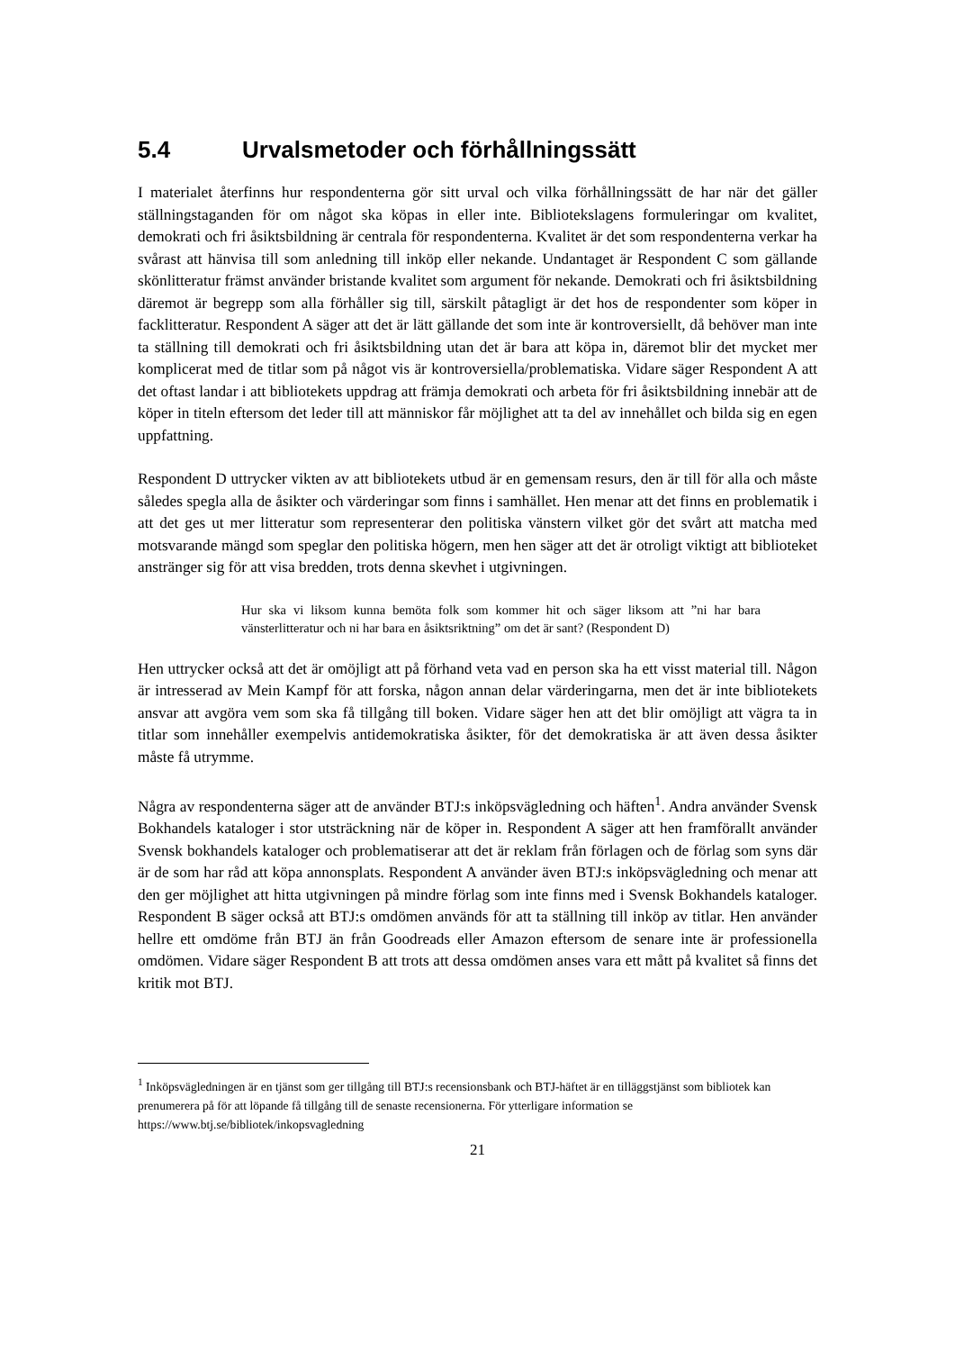5.4 Urvalsmetoder och förhållningssätt
I materialet återfinns hur respondenterna gör sitt urval och vilka förhållningssätt de har när det gäller ställningstaganden för om något ska köpas in eller inte. Bibliotekslagens formuleringar om kvalitet, demokrati och fri åsiktsbildning är centrala för respondenterna. Kvalitet är det som respondenterna verkar ha svårast att hänvisa till som anledning till inköp eller nekande. Undantaget är Respondent C som gällande skönlitteratur främst använder bristande kvalitet som argument för nekande. Demokrati och fri åsiktsbildning däremot är begrepp som alla förhåller sig till, särskilt påtagligt är det hos de respondenter som köper in facklitteratur. Respondent A säger att det är lätt gällande det som inte är kontroversiellt, då behöver man inte ta ställning till demokrati och fri åsiktsbildning utan det är bara att köpa in, däremot blir det mycket mer komplicerat med de titlar som på något vis är kontroversiella/problematiska. Vidare säger Respondent A att det oftast landar i att bibliotekets uppdrag att främja demokrati och arbeta för fri åsiktsbildning innebär att de köper in titeln eftersom det leder till att människor får möjlighet att ta del av innehållet och bilda sig en egen uppfattning.
Respondent D uttrycker vikten av att bibliotekets utbud är en gemensam resurs, den är till för alla och måste således spegla alla de åsikter och värderingar som finns i samhället. Hen menar att det finns en problematik i att det ges ut mer litteratur som representerar den politiska vänstern vilket gör det svårt att matcha med motsvarande mängd som speglar den politiska högern, men hen säger att det är otroligt viktigt att biblioteket anstränger sig för att visa bredden, trots denna skevhet i utgivningen.
Hur ska vi liksom kunna bemöta folk som kommer hit och säger liksom att ”ni har bara vänsterlitteratur och ni har bara en åsiktsriktning” om det är sant? (Respondent D)
Hen uttrycker också att det är omöjligt att på förhand veta vad en person ska ha ett visst material till. Någon är intresserad av Mein Kampf för att forska, någon annan delar värderingarna, men det är inte bibliotekets ansvar att avgöra vem som ska få tillgång till boken. Vidare säger hen att det blir omöjligt att vägra ta in titlar som innehåller exempelvis antidemokratiska åsikter, för det demokratiska är att även dessa åsikter måste få utrymme.
Några av respondenterna säger att de använder BTJ:s inköpsvägledning och häften<sup>1</sup>. Andra använder Svensk Bokhandels kataloger i stor utsträckning när de köper in. Respondent A säger att hen framförallt använder Svensk bokhandels kataloger och problematiserar att det är reklam från förlagen och de förlag som syns där är de som har råd att köpa annonsplats. Respondent A använder även BTJ:s inköpsvägledning och menar att den ger möjlighet att hitta utgivningen på mindre förlag som inte finns med i Svensk Bokhandels kataloger. Respondent B säger också att BTJ:s omdömen används för att ta ställning till inköp av titlar. Hen använder hellre ett omdöme från BTJ än från Goodreads eller Amazon eftersom de senare inte är professionella omdömen. Vidare säger Respondent B att trots att dessa omdömen anses vara ett mått på kvalitet så finns det kritik mot BTJ.
<sup>1</sup> Inköpsvägledningen är en tjänst som ger tillgång till BTJ:s recensionsbank och BTJ-häftet är en tilläggstjänst som bibliotek kan prenumerera på för att löpande få tillgång till de senaste recensionerna. För ytterligare information se https://www.btj.se/bibliotek/inkopsvagledning
21